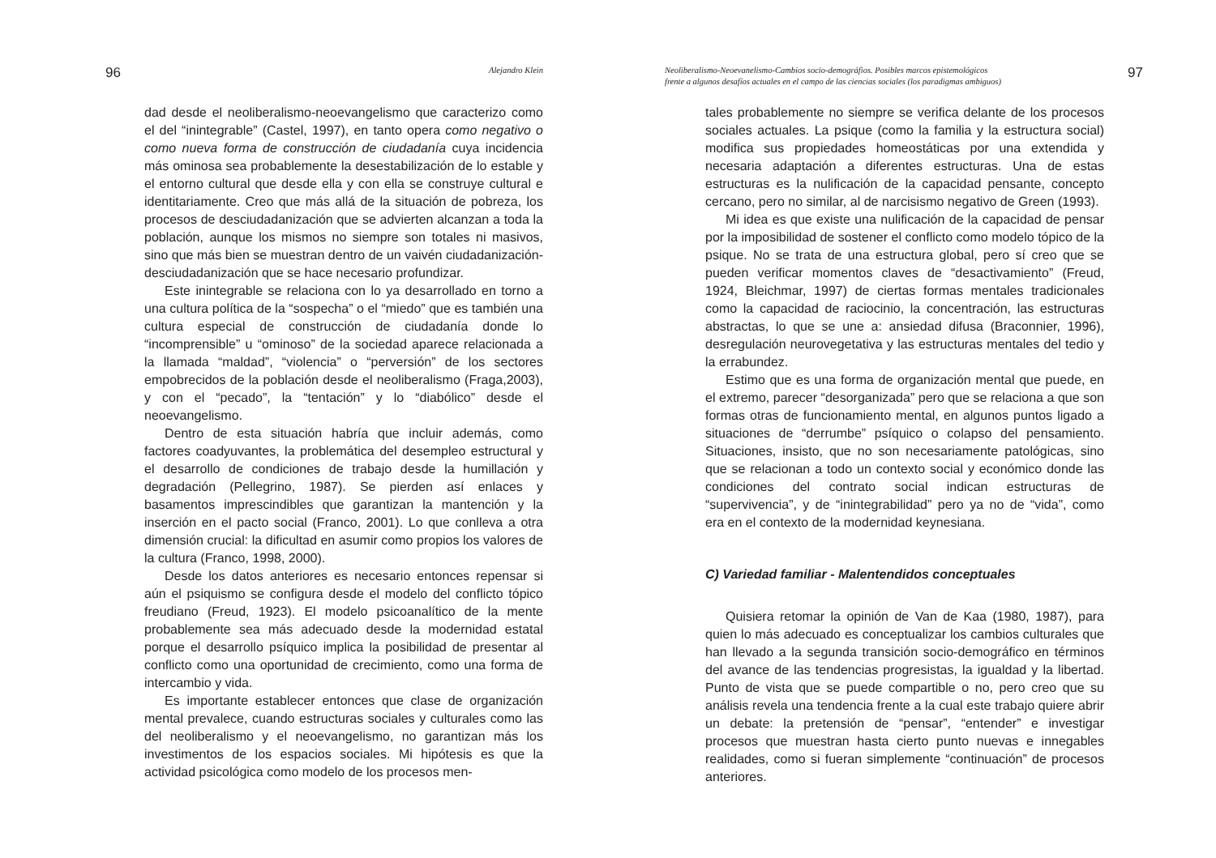96 Alejandro Klein
dad desde el neoliberalismo-neoevangelismo que caracterizo como el del “inintegrable” (Castel, 1997), en tanto opera como negativo o como nueva forma de construcción de ciudadanía cuya incidencia más ominosa sea probablemente la desestabilización de lo estable y el entorno cultural que desde ella y con ella se construye cultural e identitariamente. Creo que más allá de la situación de pobreza, los procesos de desciudadanización que se advierten alcanzan a toda la población, aunque los mismos no siempre son totales ni masivos, sino que más bien se muestran dentro de un vaivén ciudadanización-desciudadanización que se hace necesario profundizar.
Este inintegrable se relaciona con lo ya desarrollado en torno a una cultura política de la “sospecha” o el “miedo” que es también una cultura especial de construcción de ciudadanía donde lo “incomprensible” u “ominoso” de la sociedad aparece relacionada a la llamada “maldad”, “violencia” o “perversión” de los sectores empobrecidos de la población desde el neoliberalismo (Fraga,2003), y con el “pecado”, la “tentación” y lo “diabólico” desde el neoevangelismo.
Dentro de esta situación habría que incluir además, como factores coadyuvantes, la problemática del desempleo estructural y el desarrollo de condiciones de trabajo desde la humillación y degradación (Pellegrino, 1987). Se pierden así enlaces y basamentos imprescindibles que garantizan la mantención y la inserción en el pacto social (Franco, 2001). Lo que conlleva a otra dimensión crucial: la dificultad en asumir como propios los valores de la cultura (Franco, 1998, 2000).
Desde los datos anteriores es necesario entonces repensar si aún el psiquismo se configura desde el modelo del conflicto tópico freudiano (Freud, 1923). El modelo psicoanalítico de la mente probablemente sea más adecuado desde la modernidad estatal porque el desarrollo psíquico implica la posibilidad de presentar al conflicto como una oportunidad de crecimiento, como una forma de intercambio y vida.
Es importante establecer entonces que clase de organización mental prevalece, cuando estructuras sociales y culturales como las del neoliberalismo y el neoevangelismo, no garantizan más los investimentos de los espacios sociales. Mi hipótesis es que la actividad psicológica como modelo de los procesos men-
Neoliberalismo-Neoevanelismo-Cambios socio-demográfios. Posibles marcos epistemológicos
frente a algunos desafíos actuales en el campo de las ciencias sociales (los paradigmas ambiguos) 97
tales probablemente no siempre se verifica delante de los procesos sociales actuales. La psique (como la familia y la estructura social) modifica sus propiedades homeostáticas por una extendida y necesaria adaptación a diferentes estructuras. Una de estas estructuras es la nulificación de la capacidad pensante, concepto cercano, pero no similar, al de narcisismo negativo de Green (1993).
Mi idea es que existe una nulificación de la capacidad de pensar por la imposibilidad de sostener el conflicto como modelo tópico de la psique. No se trata de una estructura global, pero sí creo que se pueden verificar momentos claves de “desactivamiento” (Freud, 1924, Bleichmar, 1997) de ciertas formas mentales tradicionales como la capacidad de raciocinio, la concentración, las estructuras abstractas, lo que se une a: ansiedad difusa (Braconnier, 1996), desregulación neurovegetativa y las estructuras mentales del tedio y la errabundez.
Estimo que es una forma de organización mental que puede, en el extremo, parecer “desorganizada” pero que se relaciona a que son formas otras de funcionamiento mental, en algunos puntos ligado a situaciones de “derrumbe” psíquico o colapso del pensamiento. Situaciones, insisto, que no son necesariamente patológicas, sino que se relacionan a todo un contexto social y económico donde las condiciones del contrato social indican estructuras de “supervivencia”, y de “inintegrabilidad” pero ya no de “vida”, como era en el contexto de la modernidad keynesiana.
C) Variedad familiar - Malentendidos conceptuales
Quisiera retomar la opinión de Van de Kaa (1980, 1987), para quien lo más adecuado es conceptualizar los cambios culturales que han llevado a la segunda transición socio-demográfico en términos del avance de las tendencias progresistas, la igualdad y la libertad. Punto de vista que se puede compartible o no, pero creo que su análisis revela una tendencia frente a la cual este trabajo quiere abrir un debate: la pretensión de “pensar”, “entender” e investigar procesos que muestran hasta cierto punto nuevas e innegables realidades, como si fueran simplemente “continuación” de procesos anteriores.